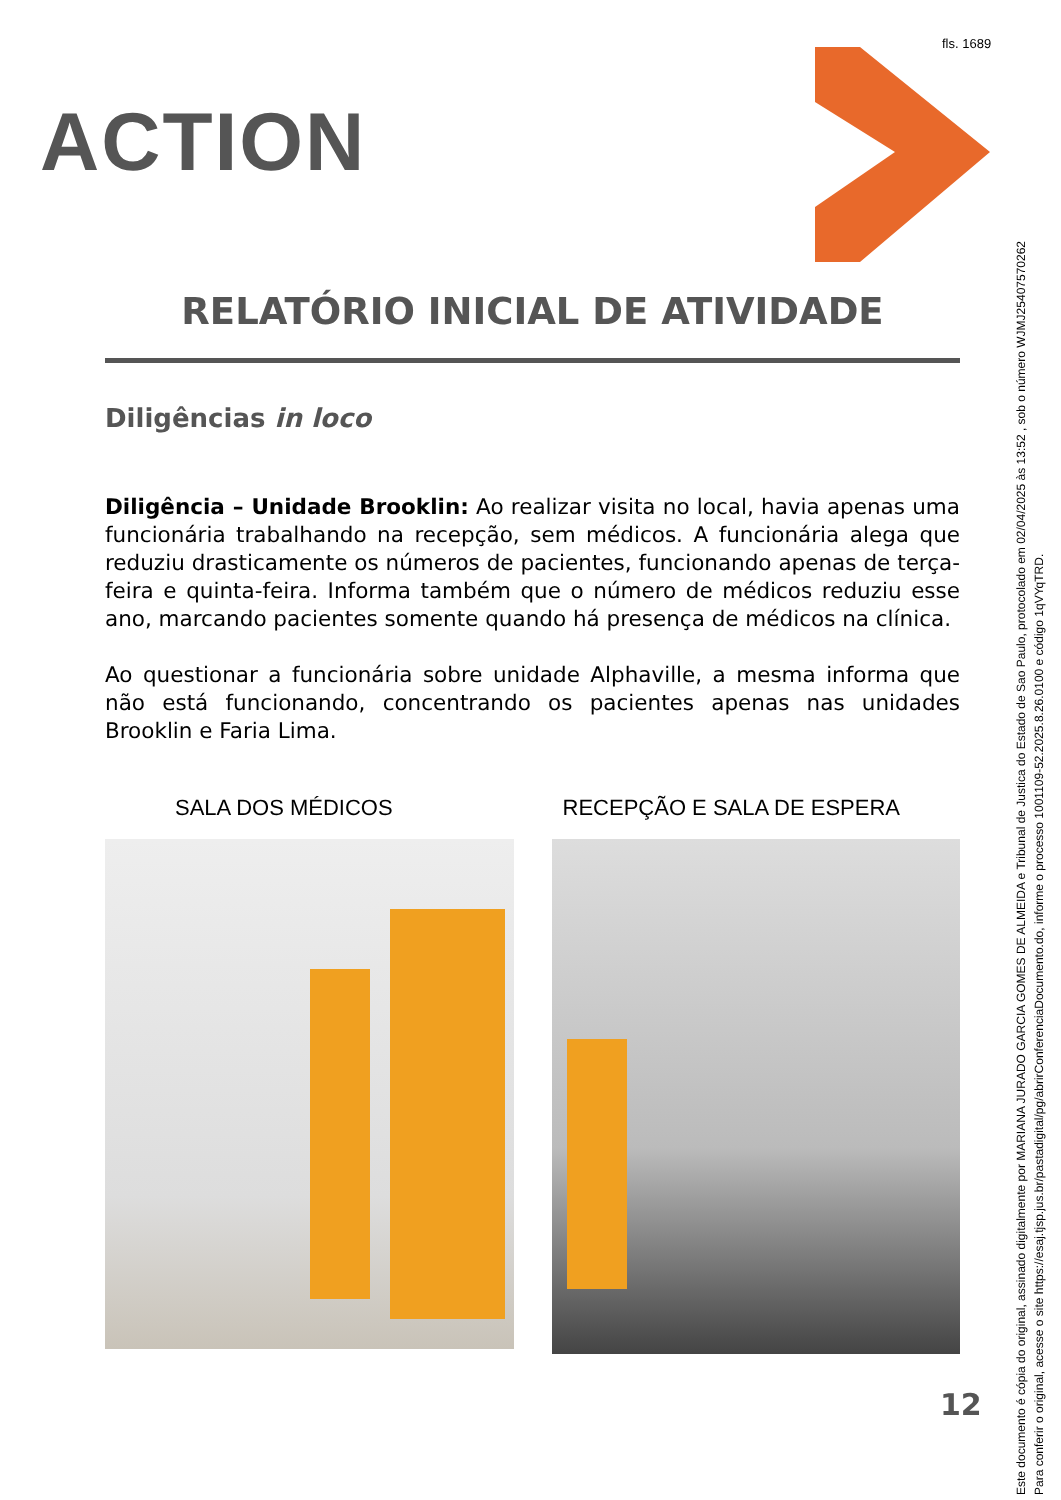fls. 1689
ACTION
RELATÓRIO INICIAL DE ATIVIDADE
Diligências in loco
Diligência – Unidade Brooklin: Ao realizar visita no local, havia apenas uma funcionária trabalhando na recepção, sem médicos. A funcionária alega que reduziu drasticamente os números de pacientes, funcionando apenas de terça-feira e quinta-feira. Informa também que o número de médicos reduziu esse ano, marcando pacientes somente quando há presença de médicos na clínica.
Ao questionar a funcionária sobre unidade Alphaville, a mesma informa que não está funcionando, concentrando os pacientes apenas nas unidades Brooklin e Faria Lima.
SALA DOS MÉDICOS RECEPÇÃO E SALA DE ESPERA
12
Este documento é cópia do original, assinado digitalmente por MARIANA JURADO GARCIA GOMES DE ALMEIDA e Tribunal de Justica do Estado de Sao Paulo, protocolado em 02/04/2025 às 13:52 , sob o número WJMJ25407570262
Para conferir o original, acesse o site https://esaj.tjsp.jus.br/pastadigital/pg/abrirConferenciaDocumento.do, informe o processo 1001109-52.2025.8.26.0100 e código 1qVYqTRD.